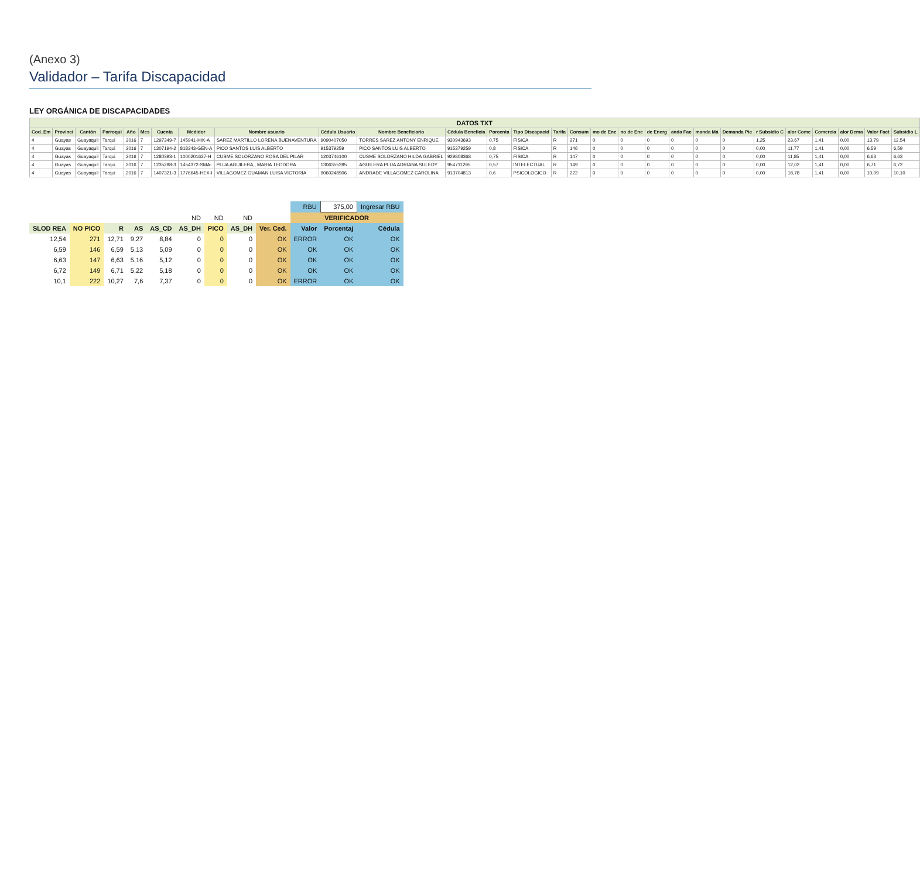(Anexo 3)
Validador – Tarifa Discapacidad
LEY ORGÁNICA DE DISCAPACIDADES
| DATOS TXT | | | | | | | | | | | | | | | | | | | | | | | | | | | |
| Cod_Em | Provinci | Cantón | Parroqui | Año | Mes | Cuenta | Medidor | Nombre usuario | Cédula Usuario | Nombre Beneficiario | Cédula Beneficia | Porcenta | Tipo Discapacid | Tarifa | Consum | mo de Ene | no de Ene | de Energ | anda Fac | manda Má | Demanda Pic | r Subsidio C | alor Come | Comercia | alor Dema | Valor Fact | Subsidio L |
| 4 | Guayas | Guayaquil | Tarqui | 2016 | 7 | 1297349-7 | 145941-HIK-A | SAREZ MARTILLO LORENA BUENAVENTURA | 9090407050 | TORRES SAREZ ANTONY ENRIQUE | 930943693 | 0,75 | FISICA | R | 271 | 0 | 0 | 0 | 0 | 0 | 0 | 1,25 | 23,67 | 1,41 | 0,00 | 13,79 | 12,54 |
| 4 | Guayas | Guayaquil | Tarqui | 2016 | 7 | 1307194-2 | 818343-GEN-A | PICO SANTOS LUIS ALBERTO | 915379259 | PICO SANTOS LUIS ALBERTO | 915379259 | 0,8 | FISICA | R | 146 | 0 | 0 | 0 | 0 | 0 | 0 | 0,00 | 11,77 | 1,41 | 0,00 | 6,59 | 6,59 |
| 4 | Guayas | Guayaquil | Tarqui | 2016 | 7 | 1280393-1 | 1000201627-H | CUSME SOLORZANO ROSA DEL PILAR | 1203746100 | CUSME SOLORZANO HILDA GABRIEL | 929808368 | 0,75 | FISICA | R | 147 | 0 | 0 | 0 | 0 | 0 | 0 | 0,00 | 11,85 | 1,41 | 0,00 | 6,63 | 6,63 |
| 4 | Guayas | Guayaquil | Tarqui | 2016 | 7 | 1235288-3 | 1454372-SMA- | PLUA AGUILERA,, MARIA TEODORA | 1306355395 | AGUILERA PLUA ADRIANA SULEDY | 954711295 | 0,57 | INTELECTUAL | R | 149 | 0 | 0 | 0 | 0 | 0 | 0 | 0,00 | 12,02 | 1,41 | 0,00 | 6,71 | 6,72 |
| 4 | Guayas | Guayaquil | Tarqui | 2016 | 7 | 1407321-3 | 1776645-HEX-I | VILLAGOMEZ GUAMAN LUISA VICTORIA | 9060248906 | ANDRADE VILLAGOMEZ CAROLINA | 913704813 | 0,6 | PSICOLOGICO | R | 222 | 0 | 0 | 0 | 0 | 0 | 0 | 0,00 | 18,78 | 1,41 | 0,00 | 10,09 | 10,10 |
| | | | | | | | | | RBU | 375,00 | Ingresar RBU |
| | | | | | ND | ND | ND | | VERIFICADOR | | |
| SLOD REA | NO PICO | R | AS | AS_CD | AS_DH | PICO | AS_DH | Ver. Ced. | Valor | Porcentaj | Cédula |
| 12,54 | 271 | 12,71 | 9,27 | 8,84 | 0 | 0 | 0 | OK | ERROR | OK | OK |
| 6,59 | 146 | 6,59 | 5,13 | 5,09 | 0 | 0 | 0 | OK | OK | OK | OK |
| 6,63 | 147 | 6,63 | 5,16 | 5,12 | 0 | 0 | 0 | OK | OK | OK | OK |
| 6,72 | 149 | 6,71 | 5,22 | 5,18 | 0 | 0 | 0 | OK | OK | OK | OK |
| 10,1 | 222 | 10,27 | 7,6 | 7,37 | 0 | 0 | 0 | OK | ERROR | OK | OK |